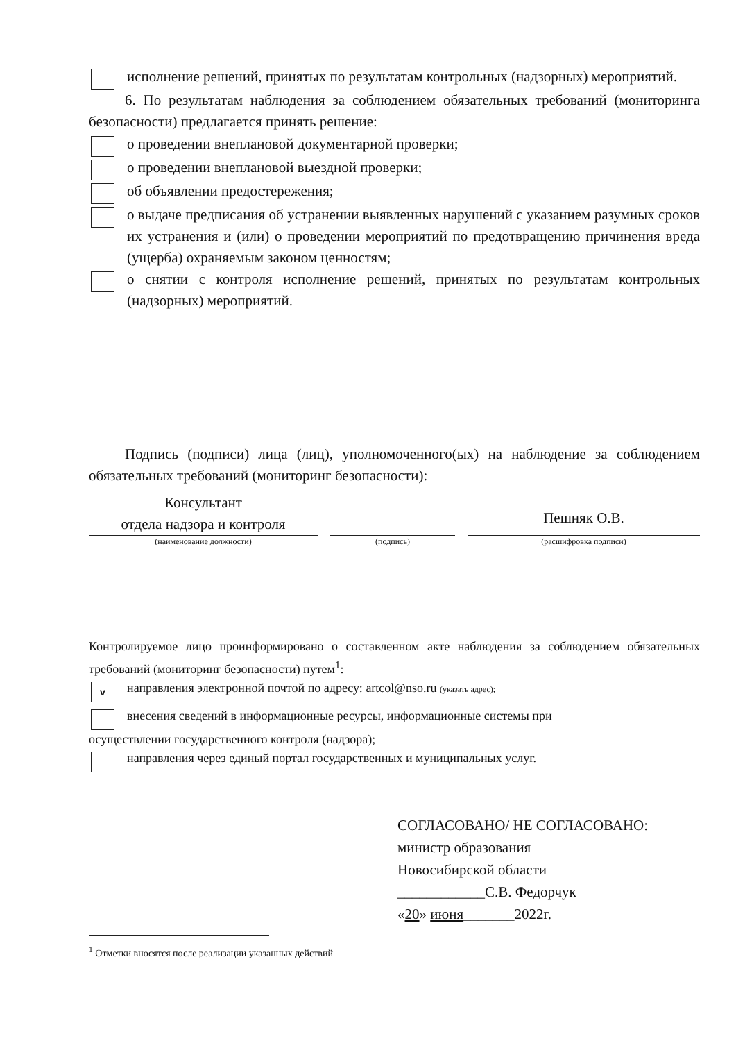исполнение решений, принятых по результатам контрольных (надзорных) мероприятий.
6. По результатам наблюдения за соблюдением обязательных требований (мониторинга безопасности) предлагается принять решение:
о проведении внеплановой документарной проверки;
о проведении внеплановой выездной проверки;
об объявлении предостережения;
о выдаче предписания об устранении выявленных нарушений с указанием разумных сроков их устранения и (или) о проведении мероприятий по предотвращению причинения вреда (ущерба) охраняемым законом ценностям;
о снятии с контроля исполнение решений, принятых по результатам контрольных (надзорных) мероприятий.
Подпись (подписи) лица (лиц), уполномоченного(ых) на наблюдение за соблюдением обязательных требований (мониторинг безопасности):
Консультант
отдела надзора и контроля
(наименование должности)
(подпись)
Пешняк О.В.
(расшифровка подписи)
Контролируемое лицо проинформировано о составленном акте наблюдения за соблюдением обязательных требований (мониторинг безопасности) путем<sup>1</sup>:
v
направления электронной почтой по адресу: artcol@nso.ru (указать адрес);
внесения сведений в информационные ресурсы, информационные системы при
осуществлении государственного контроля (надзора);
направления через единый портал государственных и муниципальных услуг.
СОГЛАСОВАНО/ НЕ СОГЛАСОВАНО:
министр образования
Новосибирской области
____________С.В. Федорчук
«20» июня_______2022г.
<sup>1</sup> Отметки вносятся после реализации указанных действий